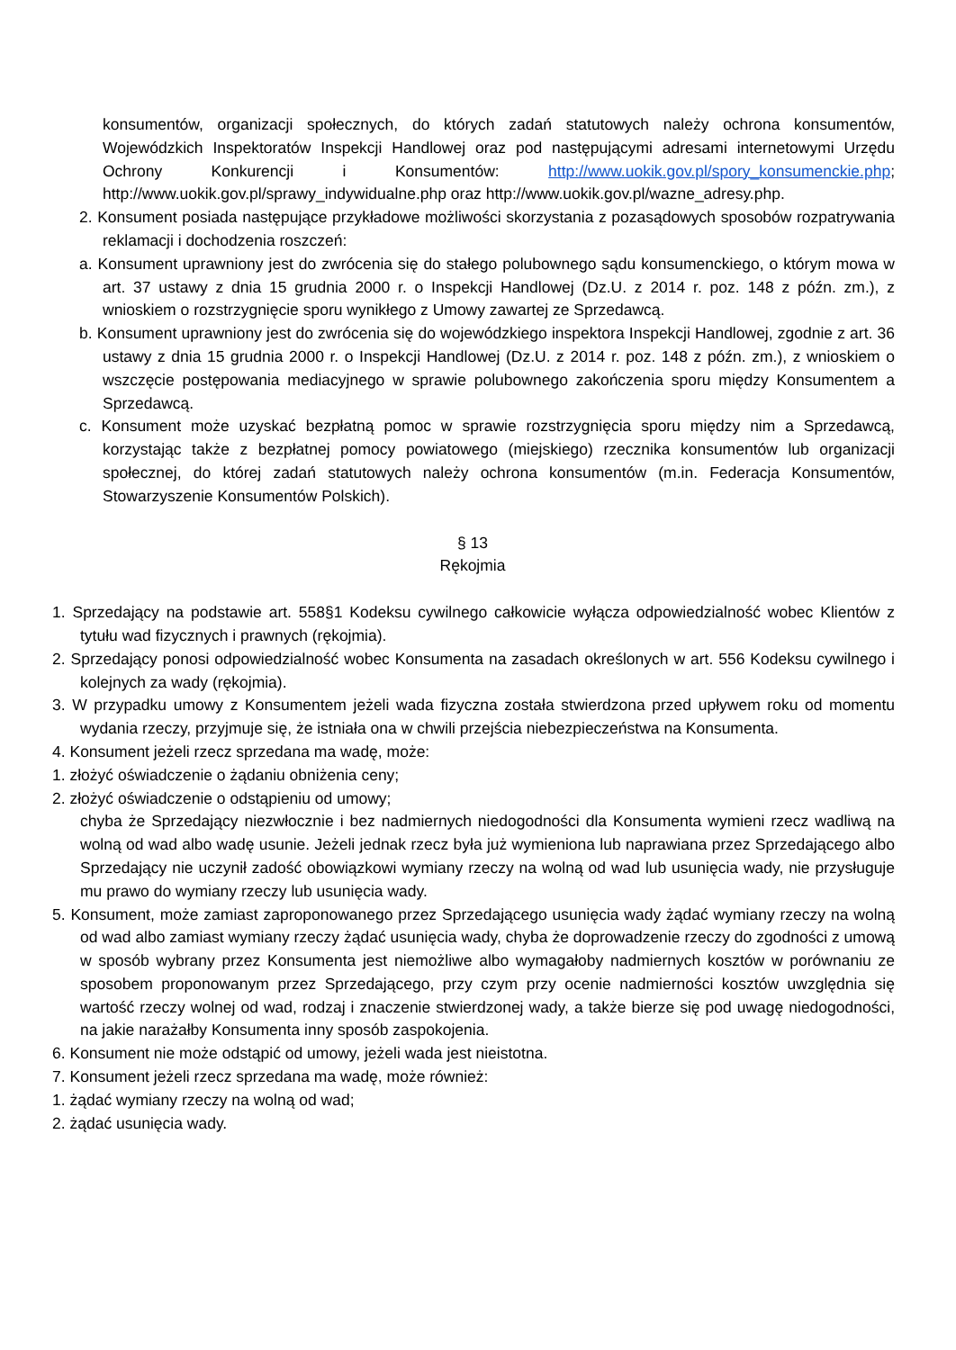konsumentów, organizacji społecznych, do których zadań statutowych należy ochrona konsumentów, Wojewódzkich Inspektoratów Inspekcji Handlowej oraz pod następującymi adresami internetowymi Urzędu Ochrony Konkurencji i Konsumentów: http://www.uokik.gov.pl/spory_konsumenckie.php; http://www.uokik.gov.pl/sprawy_indywidualne.php oraz http://www.uokik.gov.pl/wazne_adresy.php.
2. Konsument posiada następujące przykładowe możliwości skorzystania z pozasądowych sposobów rozpatrywania reklamacji i dochodzenia roszczeń:
a. Konsument uprawniony jest do zwrócenia się do stałego polubownego sądu konsumenckiego, o którym mowa w art. 37 ustawy z dnia 15 grudnia 2000 r. o Inspekcji Handlowej (Dz.U. z 2014 r. poz. 148 z późn. zm.), z wnioskiem o rozstrzygnięcie sporu wynikłego z Umowy zawartej ze Sprzedawcą.
b. Konsument uprawniony jest do zwrócenia się do wojewódzkiego inspektora Inspekcji Handlowej, zgodnie z art. 36 ustawy z dnia 15 grudnia 2000 r. o Inspekcji Handlowej (Dz.U. z 2014 r. poz. 148 z późn. zm.), z wnioskiem o wszczęcie postępowania mediacyjnego w sprawie polubownego zakończenia sporu między Konsumentem a Sprzedawcą.
c. Konsument może uzyskać bezpłatną pomoc w sprawie rozstrzygnięcia sporu między nim a Sprzedawcą, korzystając także z bezpłatnej pomocy powiatowego (miejskiego) rzecznika konsumentów lub organizacji społecznej, do której zadań statutowych należy ochrona konsumentów (m.in. Federacja Konsumentów, Stowarzyszenie Konsumentów Polskich).
§ 13
Rękojmia
1. Sprzedający na podstawie art. 558§1 Kodeksu cywilnego całkowicie wyłącza odpowiedzialność wobec Klientów z tytułu wad fizycznych i prawnych (rękojmia).
2. Sprzedający ponosi odpowiedzialność wobec Konsumenta na zasadach określonych w art. 556 Kodeksu cywilnego i kolejnych za wady (rękojmia).
3. W przypadku umowy z Konsumentem jeżeli wada fizyczna została stwierdzona przed upływem roku od momentu wydania rzeczy, przyjmuje się, że istniała ona w chwili przejścia niebezpieczeństwa na Konsumenta.
4. Konsument jeżeli rzecz sprzedana ma wadę, może:
1. złożyć oświadczenie o żądaniu obniżenia ceny;
2. złożyć oświadczenie o odstąpieniu od umowy;
chyba że Sprzedający niezwłocznie i bez nadmiernych niedogodności dla Konsumenta wymieni rzecz wadliwą na wolną od wad albo wadę usunie. Jeżeli jednak rzecz była już wymieniona lub naprawiana przez Sprzedającego albo Sprzedający nie uczynił zadość obowiązkowi wymiany rzeczy na wolną od wad lub usunięcia wady, nie przysługuje mu prawo do wymiany rzeczy lub usunięcia wady.
5. Konsument, może zamiast zaproponowanego przez Sprzedającego usunięcia wady żądać wymiany rzeczy na wolną od wad albo zamiast wymiany rzeczy żądać usunięcia wady, chyba że doprowadzenie rzeczy do zgodności z umową w sposób wybrany przez Konsumenta jest niemożliwe albo wymagałoby nadmiernych kosztów w porównaniu ze sposobem proponowanym przez Sprzedającego, przy czym przy ocenie nadmierności kosztów uwzględnia się wartość rzeczy wolnej od wad, rodzaj i znaczenie stwierdzonej wady, a także bierze się pod uwagę niedogodności, na jakie narażałby Konsumenta inny sposób zaspokojenia.
6. Konsument nie może odstąpić od umowy, jeżeli wada jest nieistotna.
7. Konsument jeżeli rzecz sprzedana ma wadę, może również:
1. żądać wymiany rzeczy na wolną od wad;
2. żądać usunięcia wady.